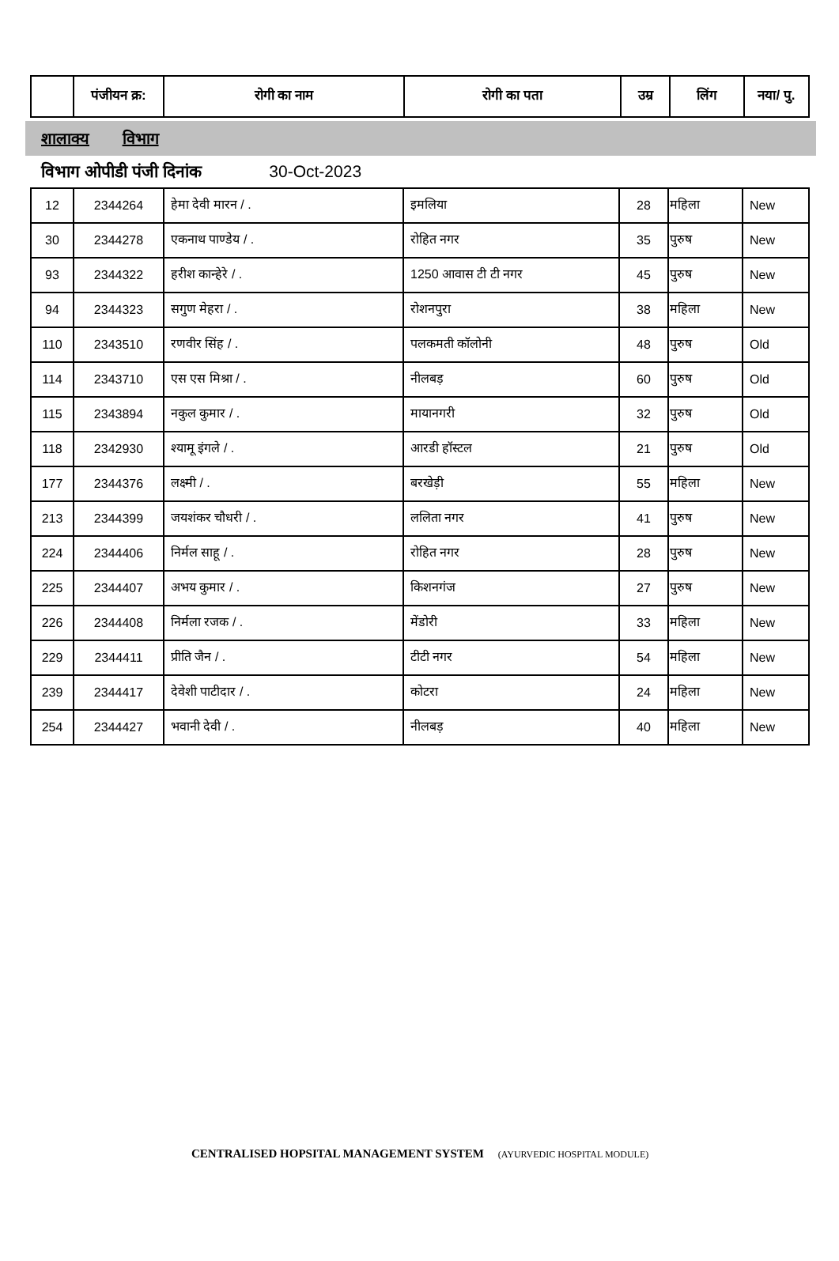| | पंजीयन क्र: | रोगी का नाम | रोगी का पता | उम्र | लिंग | नया/ पु. |
| --- | --- | --- | --- | --- | --- | --- |
शालाक्य विभाग
विभाग ओपीडी पंजी दिनांक 30-Oct-2023
| 12 | 2344264 | हेमा देवी मारन / . | इमलिया | 28 | महिला | New |
| 30 | 2344278 | एकनाथ पाण्डेय / . | रोहित नगर | 35 | पुरुष | New |
| 93 | 2344322 | हरीश कान्हेरे / . | 1250 आवास टी टी नगर | 45 | पुरुष | New |
| 94 | 2344323 | सगुण मेहरा / . | रोशनपुरा | 38 | महिला | New |
| 110 | 2343510 | रणवीर सिंह / . | पलकमती कॉलोनी | 48 | पुरुष | Old |
| 114 | 2343710 | एस एस मिश्रा / . | नीलबड़ | 60 | पुरुष | Old |
| 115 | 2343894 | नकुल कुमार / . | मायानगरी | 32 | पुरुष | Old |
| 118 | 2342930 | श्यामू इंगले / . | आरडी हॉस्टल | 21 | पुरुष | Old |
| 177 | 2344376 | लक्ष्मी / . | बरखेड़ी | 55 | महिला | New |
| 213 | 2344399 | जयशंकर चौधरी / . | ललिता नगर | 41 | पुरुष | New |
| 224 | 2344406 | निर्मल साहू / . | रोहित नगर | 28 | पुरुष | New |
| 225 | 2344407 | अभय कुमार / . | किशनगंज | 27 | पुरुष | New |
| 226 | 2344408 | निर्मला रजक / . | मेंडोरी | 33 | महिला | New |
| 229 | 2344411 | प्रीति जैन / . | टीटी नगर | 54 | महिला | New |
| 239 | 2344417 | देवेशी पाटीदार / . | कोटरा | 24 | महिला | New |
| 254 | 2344427 | भवानी देवी / . | नीलबड़ | 40 | महिला | New |
CENTRALISED HOPSITAL MANAGEMENT SYSTEM (AYURVEDIC HOSPITAL MODULE)